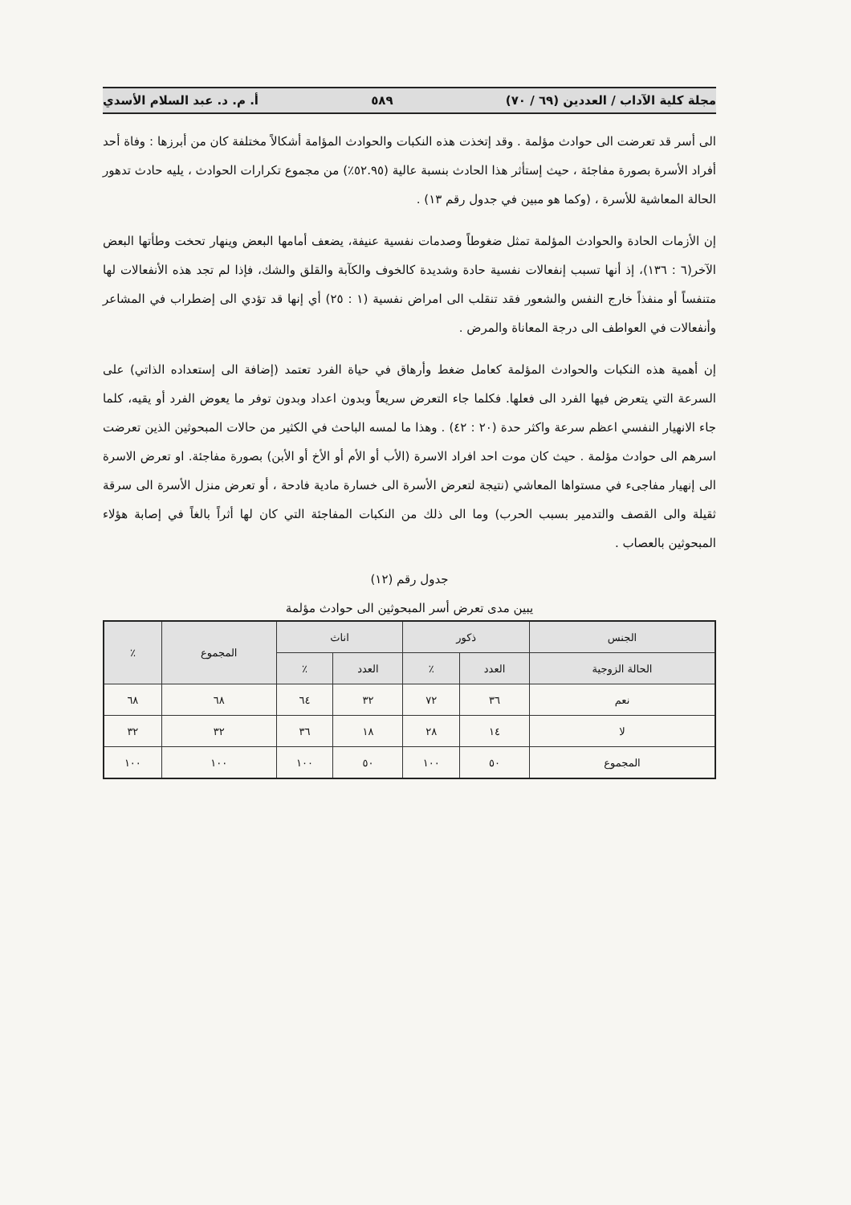مجلة كلية الآداب / العددين (٦٩ / ٧٠) ٥٨٩ أ. م. د. عبد السلام الأسدي
الى أسر قد تعرضت الى حوادث مؤلمة . وقد إتخذت هذه النكبات والحوادث المؤامة أشكالاً مختلفة كان من أبرزها : وفاة أحد أفراد الأسرة بصورة مفاجئة ، حيث إستأثر هذا الحادث بنسبة عالية (٥٢.٩٥٪) من مجموع تكرارات الحوادث ، يليه حادث تدهور الحالة المعاشية للأسرة ، (وكما هو مبين في جدول رقم ١٣) .
إن الأزمات الحادة والحوادث المؤلمة تمثل ضغوطاً وصدمات نفسية عنيفة، يضعف أمامها البعض وينهار تحخت وطأتها البعض الآخر(٦ : ١٣٦)، إذ أنها تسبب إنفعالات نفسية حادة وشديدة كالخوف والكآبة والقلق والشك، فإذا لم تجد هذه الأنفعالات لها متنفساً أو منفذاً خارج النفس والشعور فقد تنقلب الى امراض نفسية (١ : ٢٥) أي إنها قد تؤدي الى إضطراب في المشاعر وأنفعالات في العواطف الى درجة المعاناة والمرض .
إن أهمية هذه النكبات والحوادث المؤلمة كعامل ضغط وأرهاق في حياة الفرد تعتمد (إضافة الى إستعداده الذاتي) على السرعة التي يتعرض فيها الفرد الى فعلها. فكلما جاء التعرض سريعاً وبدون اعداد وبدون توفر ما يعوض الفرد أو يقيه، كلما جاء الانهيار النفسي اعظم سرعة واكثر حدة (٢٠ : ٤٢) . وهذا ما لمسه الباحث في الكثير من حالات المبحوثين الذين تعرضت اسرهم الى حوادث مؤلمة . حيث كان موت احد افراد الاسرة (الأب أو الأم أو الأخ أو الأبن) بصورة مفاجئة. او تعرض الاسرة الى إنهيار مفاجىء في مستواها المعاشي (نتيجة لتعرض الأسرة الى خسارة مادية فادحة ، أو تعرض منزل الأسرة الى سرقة ثقيلة والى القصف والتدمير بسبب الحرب) وما الى ذلك من النكبات المفاجئة التي كان لها أثراً بالغاً في إصابة هؤلاء المبحوثين بالعصاب .
جدول رقم (١٢)
يبين مدى تعرض أسر المبحوثين الى حوادث مؤلمة
| الجنس | ذكور | | اناث | | المجموع | ٪ |
| --- | --- | --- | --- | --- | --- | --- |
| الحالة الزوجية | العدد | ٪ | العدد | ٪ | | |
| نعم | ٣٦ | ٧٢ | ٣٢ | ٦٤ | ٦٨ | ٦٨ |
| لا | ١٤ | ٢٨ | ١٨ | ٣٦ | ٣٢ | ٣٢ |
| المجموع | ٥٠ | ١٠٠ | ٥٠ | ١٠٠ | ١٠٠ | ١٠٠ |